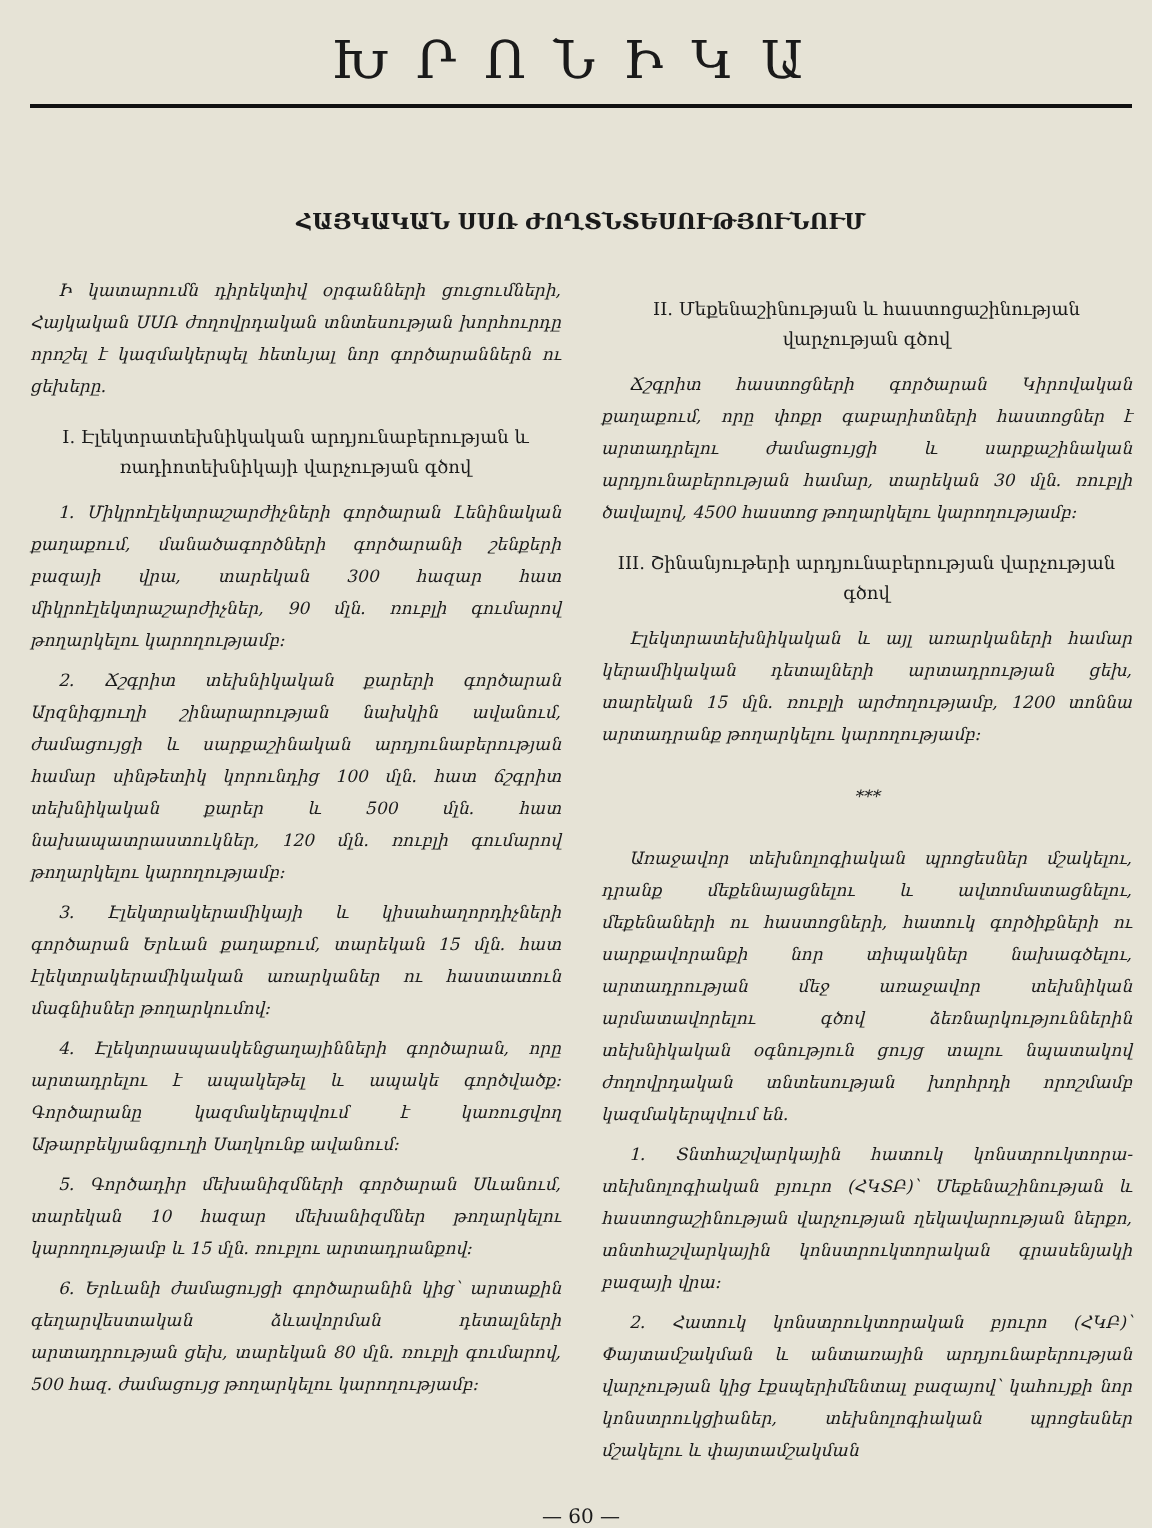ԽՐՈՆԻԿԱ
ՀԱՅԿԱԿԱՆ ՍՍՌ ԺՈՂՏՆՏԵՍՈՒԹՅՈՒՆՈՒՄ
Ի կատարումն դիրեկտիվ օրգանների ցուցումների, Հայկական ՍՍՌ ժողովրդական տնտեսության խորհուրդը որոշել է կազմակերպել հետևյալ նոր գործարաններն ու ցեխերը.
I. Էլեկտրատեխնիկական արդյունաբերության և ռադիոտեխնիկայի վարչության գծով
1. Միկրոէլեկտրաշարժիչների գործարան Լենինական քաղաքում, մանածագործների գործարանի շենքերի բազայի վրա, տարեկան 300 հազար հատ միկրոէլեկտրաշարժիչներ, 90 մլն. ռուբլի գումարով թողարկելու կարողությամբ:
2. Ճշգրիտ տեխնիկական քարերի գործարան Արզնիգյուղի շինարարության նախկին ավանում, ժամացույցի և սարքաշինական արդյունաբերության համար սինթետիկ կորունդից 100 մլն. հատ ճշգրիտ տեխնիկական քարեր և 500 մլն. հատ նախապատրաստուկներ, 120 մլն. ռուբլի գումարով թողարկելու կարողությամբ:
3. Էլեկտրակերամիկայի և կիսահաղորդիչների գործարան Երևան քաղաքում, տարեկան 15 մլն. հատ էլեկտրակերամիկական առարկաներ ու հաստատուն մագնիսներ թողարկումով:
4. Էլեկտրասպասկենցաղայինների գործարան, որը արտադրելու է ապակեթել և ապակե գործվածք: Գործարանը կազմակերպվում է կառուցվող Աթարբեկյանգյուղի Սաղկունք ավանում:
5. Գործադիր մեխանիզմների գործարան Սևանում, տարեկան 10 հազար մեխանիզմներ թողարկելու կարողությամբ և 15 մլն. ռուբլու արտադրանքով:
6. Երևանի ժամացույցի գործարանին կից՝ արտաքին գեղարվեստական ձևավորման դետալների արտադրության ցեխ, տարեկան 80 մլն. ռուբլի գումարով, 500 հազ. ժամացույց թողարկելու կարողությամբ:
II. Մեքենաշինության և հաստոցաշինության վարչության գծով
Ճշգրիտ հաստոցների գործարան Կիրովական քաղաքում, որը փոքր գաբարիտների հաստոցներ է արտադրելու ժամացույցի և սարքաշինական արդյունաբերության համար, տարեկան 30 մլն. ռուբլի ծավալով, 4500 հաստոց թողարկելու կարողությամբ:
III. Շինանյութերի արդյունաբերության վարչության գծով
Էլեկտրատեխնիկական և այլ առարկաների համար կերամիկական դետալների արտադրության ցեխ, տարեկան 15 մլն. ռուբլի արժողությամբ, 1200 տոննա արտադրանք թողարկելու կարողությամբ:
***
Առաջավոր տեխնոլոգիական պրոցեսներ մշակելու, դրանք մեքենայացնելու և ավտոմատացնելու, մեքենաների ու հաստոցների, հատուկ գործիքների ու սարքավորանքի նոր տիպակներ նախագծելու, արտադրության մեջ առաջավոր տեխնիկան արմատավորելու գծով ձեռնարկություններին տեխնիկական օգնություն ցույց տալու նպատակով ժողովրդական տնտեսության խորհրդի որոշմամբ կազմակերպվում են.
1. Տնտհաշվարկային հատուկ կոնստրուկտորա-տեխնոլոգիական բյուրո (ՀԿՏԲ)՝ Մեքենաշինության և հաստոցաշինության վարչության ղեկավարության ներքո, տնտհաշվարկային կոնստրուկտորական գրասենյակի բազայի վրա:
2. Հատուկ կոնստրուկտորական բյուրո (ՀԿԲ)՝ Փայտամշակման և անտառային արդյունաբերության վարչության կից էքսպերիմենտալ բազայով՝ կահույքի նոր կոնստրուկցիաներ, տեխնոլոգիական պրոցեսներ մշակելու և փայտամշակման
— 60 —